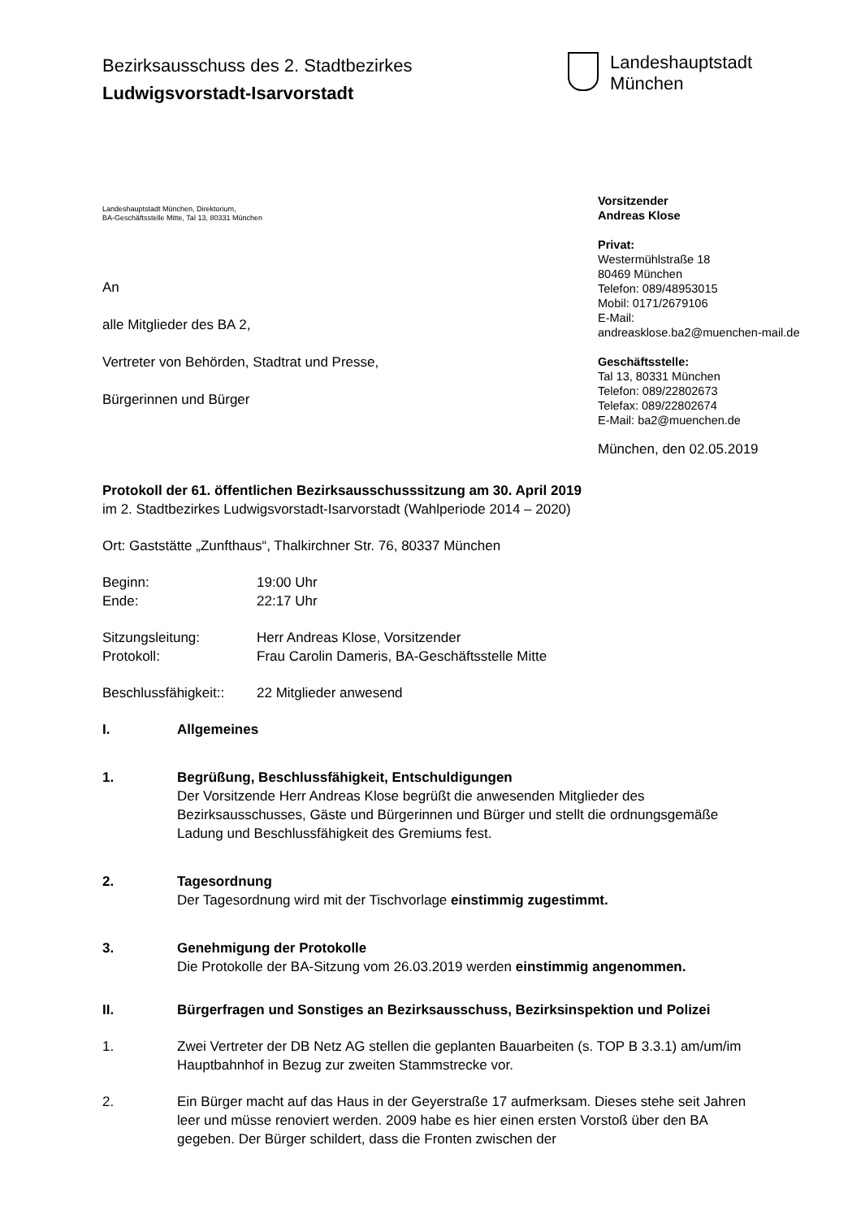Bezirksausschuss des 2. Stadtbezirkes
Ludwigsvorstadt-Isarvorstadt
Landeshauptstadt
München
Landeshauptstadt München, Direktorium,
BA-Geschäftsstelle Mitte, Tal 13, 80331 München
An
alle Mitglieder des BA 2,
Vertreter von Behörden, Stadtrat und Presse,
Bürgerinnen und Bürger
Vorsitzender
Andreas Klose
Privat:
Westermühlstraße 18
80469 München
Telefon: 089/48953015
Mobil: 0171/2679106
E-Mail:
andreasklose.ba2@muenchen-mail.de
Geschäftsstelle:
Tal 13, 80331 München
Telefon: 089/22802673
Telefax: 089/22802674
E-Mail: ba2@muenchen.de
München, den 02.05.2019
Protokoll der 61. öffentlichen Bezirksausschusssitzung am 30. April 2019
im 2. Stadtbezirkes Ludwigsvorstadt-Isarvorstadt (Wahlperiode 2014 – 2020)
Ort: Gaststätte „Zunfthaus“, Thalkirchner Str. 76, 80337 München
Beginn: 19:00 Uhr
Ende: 22:17 Uhr
Sitzungsleitung: Herr Andreas Klose, Vorsitzender
Protokoll: Frau Carolin Dameris, BA-Geschäftsstelle Mitte
Beschlussfähigkeit:: 22 Mitglieder anwesend
I. Allgemeines
1. Begrüßung, Beschlussfähigkeit, Entschuldigungen
Der Vorsitzende Herr Andreas Klose begrüßt die anwesenden Mitglieder des Bezirksausschusses, Gäste und Bürgerinnen und Bürger und stellt die ordnungsgemäße Ladung und Beschlussfähigkeit des Gremiums fest.
2. Tagesordnung
Der Tagesordnung wird mit der Tischvorlage einstimmig zugestimmt.
3. Genehmigung der Protokolle
Die Protokolle der BA-Sitzung vom 26.03.2019 werden einstimmig angenommen.
II. Bürgerfragen und Sonstiges an Bezirksausschuss, Bezirksinspektion und Polizei
1. Zwei Vertreter der DB Netz AG stellen die geplanten Bauarbeiten (s. TOP B 3.3.1) am/um/im Hauptbahnhof in Bezug zur zweiten Stammstrecke vor.
2. Ein Bürger macht auf das Haus in der Geyerstraße 17 aufmerksam. Dieses stehe seit Jahren leer und müsse renoviert werden. 2009 habe es hier einen ersten Vorstoß über den BA gegeben. Der Bürger schildert, dass die Fronten zwischen der